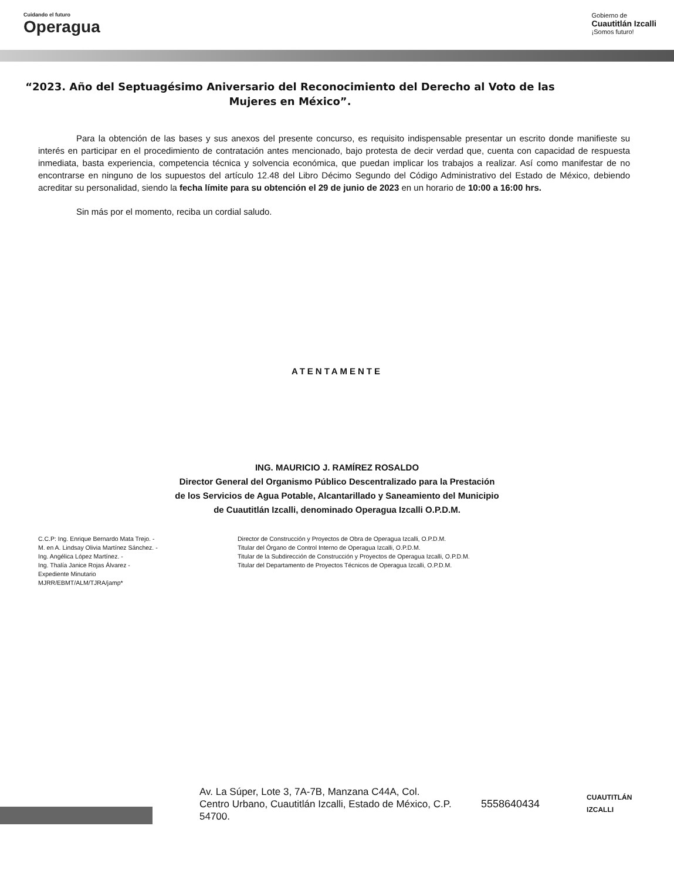Cuidando el futuro
Operagua
Gobierno de
Cuautitlán Izcalli
¡Somos futuro!
“2023. Año del Septuagésimo Aniversario del Reconocimiento del Derecho al Voto de las Mujeres en México”.
Para la obtención de las bases y sus anexos del presente concurso, es requisito indispensable presentar un escrito donde manifieste su interés en participar en el procedimiento de contratación antes mencionado, bajo protesta de decir verdad que, cuenta con capacidad de respuesta inmediata, basta experiencia, competencia técnica y solvencia económica, que puedan implicar los trabajos a realizar. Así como manifestar de no encontrarse en ninguno de los supuestos del artículo 12.48 del Libro Décimo Segundo del Código Administrativo del Estado de México, debiendo acreditar su personalidad, siendo la fecha límite para su obtención el 29 de junio de 2023 en un horario de 10:00 a 16:00 hrs.
Sin más por el momento, reciba un cordial saludo.
ATENTAMENTE
ING. MAURICIO J. RAMÍREZ ROSALDO
Director General del Organismo Público Descentralizado para la Prestación
de los Servicios de Agua Potable, Alcantarillado y Saneamiento del Municipio
de Cuautitlán Izcalli, denominado Operagua Izcalli O.P.D.M.
C.C.P: Ing. Enrique Bernardo Mata Trejo. -
M. en A. Lindsay Olivia Martínez Sánchez. -
Ing. Angélica López Martínez. -
Ing. Thalía Janice Rojas Álvarez -
Expediente Minutario
MJRR/EBMT/ALM/TJRA/jamp*
Director de Construcción y Proyectos de Obra de Operagua Izcalli, O.P.D.M.
Titular del Órgano de Control Interno de Operagua Izcalli, O.P.D.M.
Titular de la Subdirección de Construcción y Proyectos de Operagua Izcalli, O.P.D.M.
Titular del Departamento de Proyectos Técnicos de Operagua Izcalli, O.P.D.M.
Av. La Súper, Lote 3, 7A-7B, Manzana C44A, Col. Centro Urbano, Cuautitlán Izcalli, Estado de México, C.P. 54700.
5558640434
CUAUTITLÁN
IZCALLI